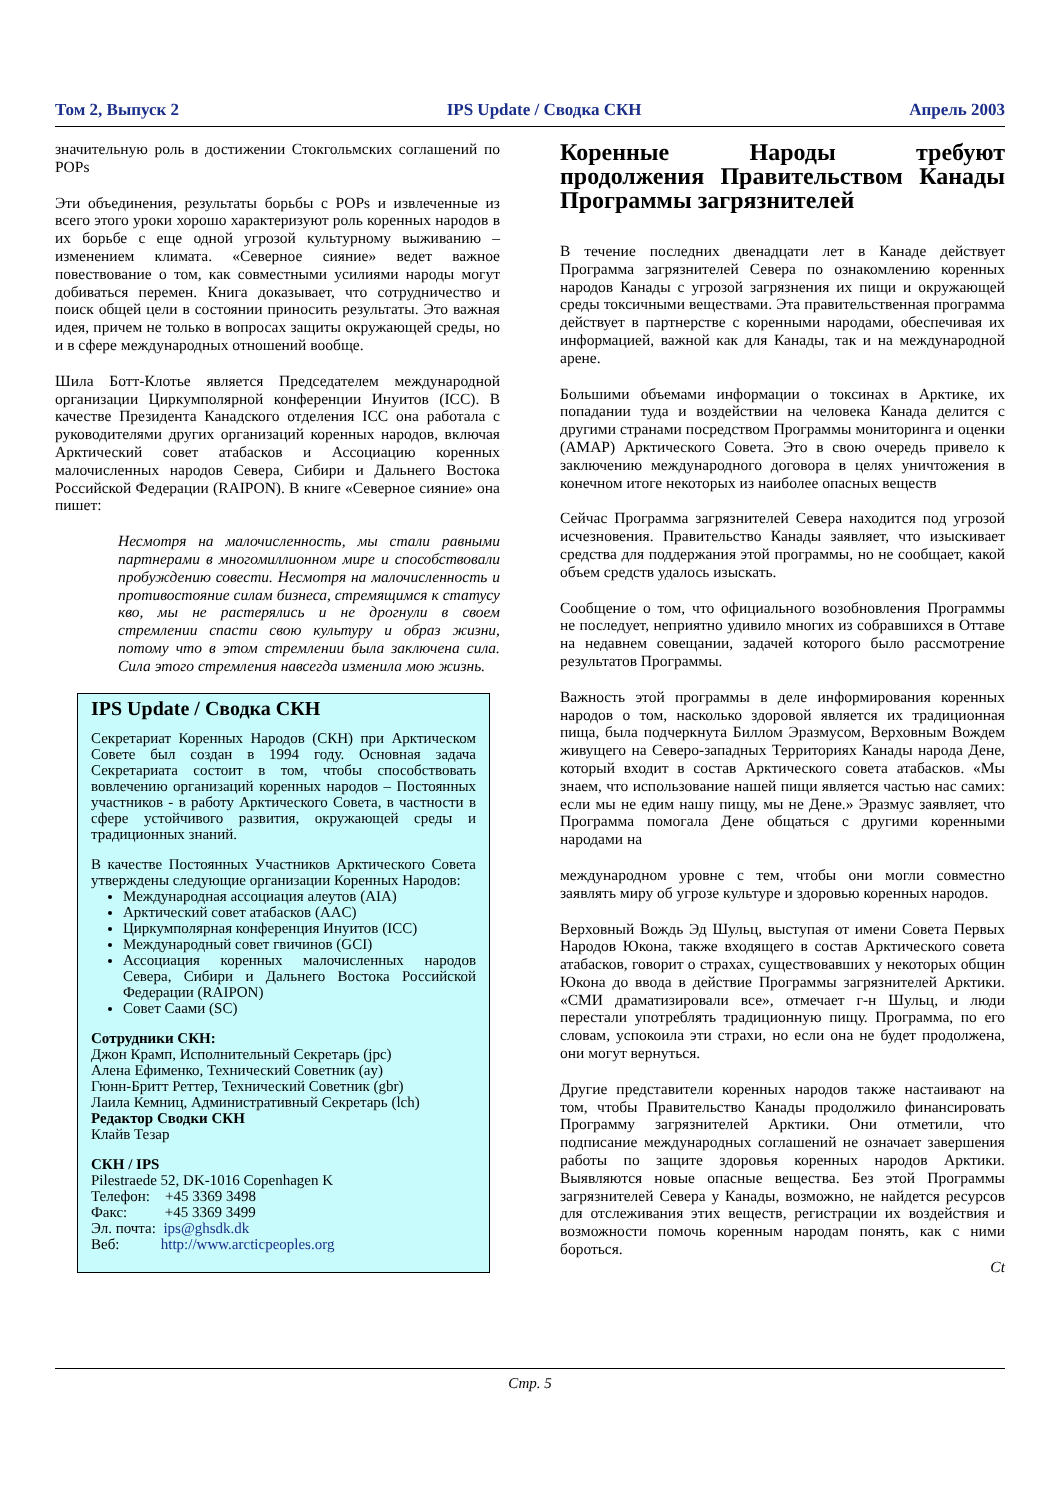Том 2, Выпуск 2 IPS Update / Сводка СКН Апрель 2003
значительную роль в достижении Стокгольмских соглашений по POPs
Эти объединения, результаты борьбы с POPs и извлеченные из всего этого уроки хорошо характеризуют роль коренных народов в их борьбе с еще одной угрозой культурному выживанию – изменением климата. «Северное сияние» ведет важное повествование о том, как совместными усилиями народы могут добиваться перемен. Книга доказывает, что сотрудничество и поиск общей цели в состоянии приносить результаты. Это важная идея, причем не только в вопросах защиты окружающей среды, но и в сфере международных отношений вообще.
Шила Ботт-Клотье является Председателем международной организации Циркумполярной конференции Инуитов (ICC). В качестве Президента Канадского отделения ICC она работала с руководителями других организаций коренных народов, включая Арктический совет атабасков и Ассоциацию коренных малочисленных народов Севера, Сибири и Дальнего Востока Российской Федерации (RAIPON). В книге «Северное сияние» она пишет:
Несмотря на малочисленность, мы стали равными партнерами в многомиллионном мире и способствовали пробуждению совести. Несмотря на малочисленность и противостояние силам бизнеса, стремящимся к статусу кво, мы не растерялись и не дрогнули в своем стремлении спасти свою культуру и образ жизни, потому что в этом стремлении была заключена сила. Сила этого стремления навсегда изменила мою жизнь.
IPS Update / Сводка СКН
Секретариат Коренных Народов (СКН) при Арктическом Совете был создан в 1994 году. Основная задача Секретариата состоит в том, чтобы способствовать вовлечению организаций коренных народов – Постоянных участников - в работу Арктического Совета, в частности в сфере устойчивого развития, окружающей среды и традиционных знаний.
В качестве Постоянных Участников Арктического Совета утверждены следующие организации Коренных Народов:
Международная ассоциация алеутов (AIA)
Арктический совет атабасков (AAC)
Циркумполярная конференция Инуитов (ICC)
Международный совет гвичинов (GCI)
Ассоциация коренных малочисленных народов Севера, Сибири и Дальнего Востока Российской Федерации (RAIPON)
Совет Саами (SC)
Сотрудники СКН:
Джон Крамп, Исполнительный Секретарь (jpc)
Алена Ефименко, Технический Советник (ay)
Гюнн-Бритт Реттер, Технический Советник (gbr)
Лаила Кемниц, Административный Секретарь (lch)
Редактор Сводки СКН
Клайв Тезар
СКН / IPS
Pilestraede 52, DK-1016 Copenhagen K
Телефон: +45 3369 3498
Факс: +45 3369 3499
Эл. почта: ips@ghsdk.dk
Веб: http://www.arcticpeoples.org
Коренные Народы требуют продолжения Правительством Канады Программы загрязнителей
В течение последних двенадцати лет в Канаде действует Программа загрязнителей Севера по ознакомлению коренных народов Канады с угрозой загрязнения их пищи и окружающей среды токсичными веществами. Эта правительственная программа действует в партнерстве с коренными народами, обеспечивая их информацией, важной как для Канады, так и на международной арене.
Большими объемами информации о токсинах в Арктике, их попадании туда и воздействии на человека Канада делится с другими странами посредством Программы мониторинга и оценки (AMAP) Арктического Совета. Это в свою очередь привело к заключению международного договора в целях уничтожения в конечном итоге некоторых из наиболее опасных веществ
Сейчас Программа загрязнителей Севера находится под угрозой исчезновения. Правительство Канады заявляет, что изыскивает средства для поддержания этой программы, но не сообщает, какой объем средств удалось изыскать.
Сообщение о том, что официального возобновления Программы не последует, неприятно удивило многих из собравшихся в Оттаве на недавнем совещании, задачей которого было рассмотрение результатов Программы.
Важность этой программы в деле информирования коренных народов о том, насколько здоровой является их традиционная пища, была подчеркнута Биллом Эразмусом, Верховным Вождем живущего на Северо-западных Территориях Канады народа Дене, который входит в состав Арктического совета атабасков. «Мы знаем, что использование нашей пищи является частью нас самих: если мы не едим нашу пищу, мы не Дене.» Эразмус заявляет, что Программа помогала Дене общаться с другими коренными народами на
международном уровне с тем, чтобы они могли совместно заявлять миру об угрозе культуре и здоровью коренных народов.
Верховный Вождь Эд Шульц, выступая от имени Совета Первых Народов Юкона, также входящего в состав Арктического совета атабасков, говорит о страхах, существовавших у некоторых общин Юкона до ввода в действие Программы загрязнителей Арктики. «СМИ драматизировали все», отмечает г-н Шульц, и люди перестали употреблять традиционную пищу. Программа, по его словам, успокоила эти страхи, но если она не будет продолжена, они могут вернуться.
Другие представители коренных народов также настаивают на том, чтобы Правительство Канады продолжило финансировать Программу загрязнителей Арктики. Они отметили, что подписание международных соглашений не означает завершения работы по защите здоровья коренных народов Арктики. Выявляются новые опасные вещества. Без этой Программы загрязнителей Севера у Канады, возможно, не найдется ресурсов для отслеживания этих веществ, регистрации их воздействия и возможности помочь коренным народам понять, как с ними бороться.
Ct
Стр. 5